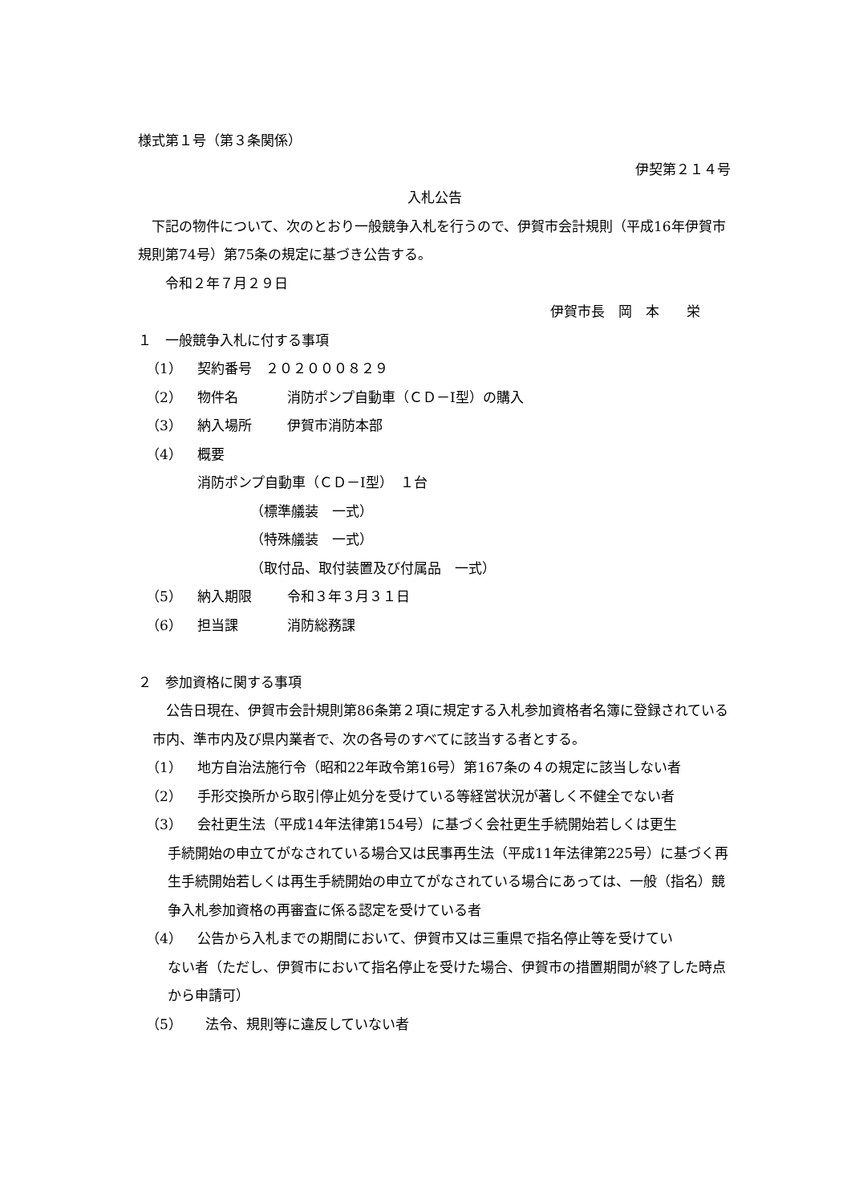様式第１号（第３条関係）
伊契第２１４号
入札公告
　下記の物件について、次のとおり一般競争入札を行うので、伊賀市会計規則（平成16年伊賀市規則第74号）第75条の規定に基づき公告する。
　　令和２年７月２９日
伊賀市長　岡　本　　栄
１　一般競争入札に付する事項
（1） 契約番号　２０２０００８２９
（2） 物件名 消防ポンプ自動車（ＣＤ－Ⅰ型）の購入
（3） 納入場所 伊賀市消防本部
（4） 概要
消防ポンプ自動車（ＣＤ－Ⅰ型）　１台
（標準艤装　一式）
（特殊艤装　一式）
（取付品、取付装置及び付属品　一式）
（5） 納入期限 令和３年３月３１日
（6） 担当課 消防総務課
２　参加資格に関する事項
　公告日現在、伊賀市会計規則第86条第２項に規定する入札参加資格者名簿に登録されている市内、準市内及び県内業者で、次の各号のすべてに該当する者とする。
（1） 地方自治法施行令（昭和22年政令第16号）第167条の４の規定に該当しない者
（2） 手形交換所から取引停止処分を受けている等経営状況が著しく不健全でない者
（3） 会社更生法（平成14年法律第154号）に基づく会社更生手続開始若しくは更生
手続開始の申立てがなされている場合又は民事再生法（平成11年法律第225号）に基づく再生手続開始若しくは再生手続開始の申立てがなされている場合にあっては、一般（指名）競争入札参加資格の再審査に係る認定を受けている者
（4） 公告から入札までの期間において、伊賀市又は三重県で指名停止等を受けてい
ない者（ただし、伊賀市において指名停止を受けた場合、伊賀市の措置期間が終了した時点から申請可）
（5） 法令、規則等に違反していない者